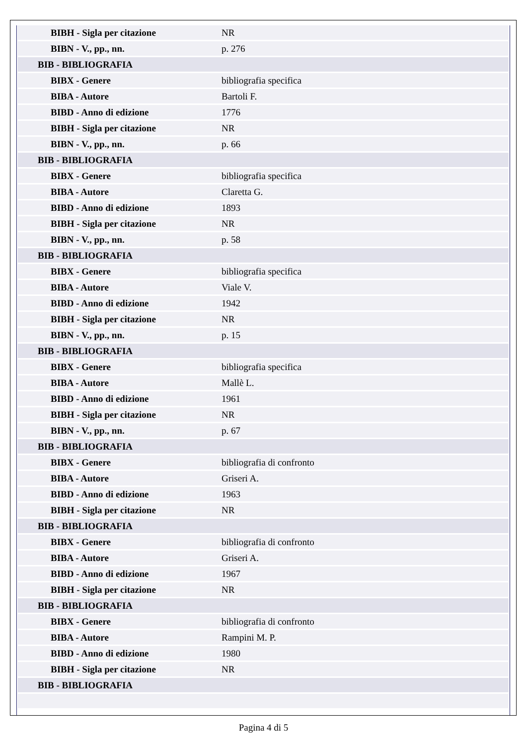| BIBH - Sigla per citazione | NR |
| BIBN - V., pp., nn. | p. 276 |
| BIB - BIBLIOGRAFIA | |
| BIBX - Genere | bibliografia specifica |
| BIBA - Autore | Bartoli F. |
| BIBD - Anno di edizione | 1776 |
| BIBH - Sigla per citazione | NR |
| BIBN - V., pp., nn. | p. 66 |
| BIB - BIBLIOGRAFIA | |
| BIBX - Genere | bibliografia specifica |
| BIBA - Autore | Claretta G. |
| BIBD - Anno di edizione | 1893 |
| BIBH - Sigla per citazione | NR |
| BIBN - V., pp., nn. | p. 58 |
| BIB - BIBLIOGRAFIA | |
| BIBX - Genere | bibliografia specifica |
| BIBA - Autore | Viale V. |
| BIBD - Anno di edizione | 1942 |
| BIBH - Sigla per citazione | NR |
| BIBN - V., pp., nn. | p. 15 |
| BIB - BIBLIOGRAFIA | |
| BIBX - Genere | bibliografia specifica |
| BIBA - Autore | Mallè L. |
| BIBD - Anno di edizione | 1961 |
| BIBH - Sigla per citazione | NR |
| BIBN - V., pp., nn. | p. 67 |
| BIB - BIBLIOGRAFIA | |
| BIBX - Genere | bibliografia di confronto |
| BIBA - Autore | Griseri A. |
| BIBD - Anno di edizione | 1963 |
| BIBH - Sigla per citazione | NR |
| BIB - BIBLIOGRAFIA | |
| BIBX - Genere | bibliografia di confronto |
| BIBA - Autore | Griseri A. |
| BIBD - Anno di edizione | 1967 |
| BIBH - Sigla per citazione | NR |
| BIB - BIBLIOGRAFIA | |
| BIBX - Genere | bibliografia di confronto |
| BIBA - Autore | Rampini M. P. |
| BIBD - Anno di edizione | 1980 |
| BIBH - Sigla per citazione | NR |
| BIB - BIBLIOGRAFIA | |
Pagina 4 di 5